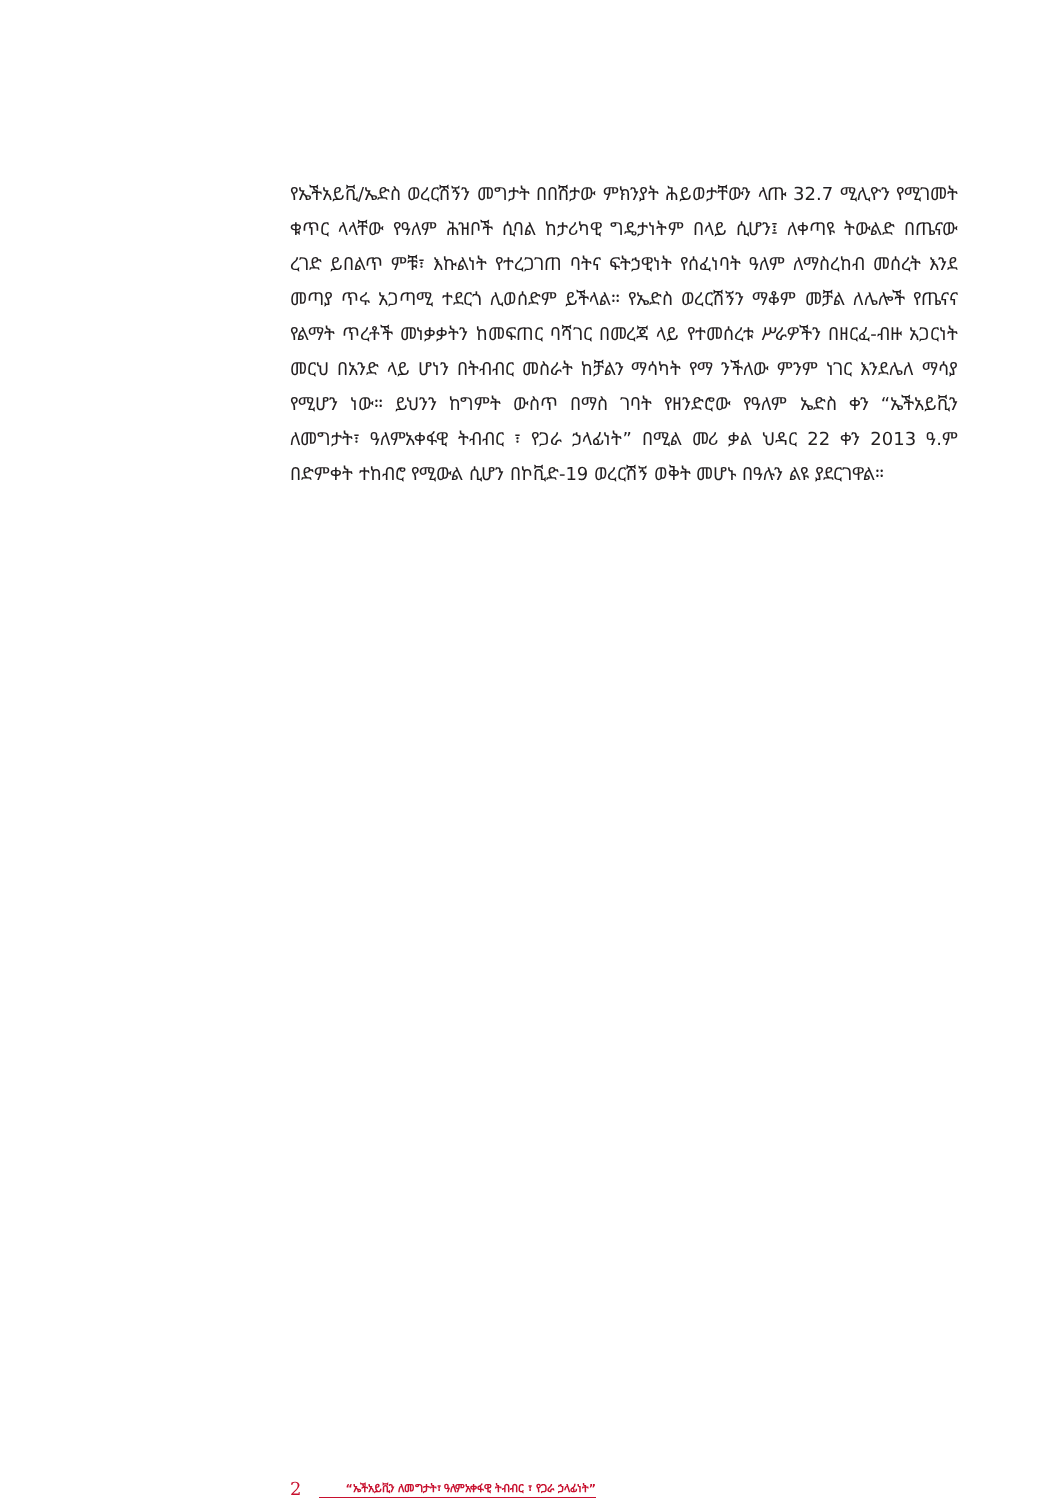የኤችአይቪ/ኤድስ ወረርሽኝን መግታት በበሽታው ምክንያት ሕይወታቸውን ላጡ 32.7 ሚሊዮን የሚገመት ቁጥር ላላቸው የዓለም ሕዝቦች ሲባል ከታሪካዊ ግዴታነትም በላይ ሲሆን፤ ለቀጣዩ ትውልድ በጤናው ረገድ ይበልጥ ምቹ፣ እኩልነት የተረጋገጠ ባትና ፍትኃዊነት የሰፈነባት ዓለም ለማስረከብ መሰረት እንደ መጣያ ጥሩ አጋጣሚ ተደርጎ ሊወሰድም ይችላል። የኤድስ ወረርሽኝን ማቆም መቻል ለሌሎች የጤናና የልማት ጥረቶች መነቃቃትን ከመፍጠር ባሻገር በመረጃ ላይ የተመሰረቱ ሥራዎችን በዘርፈ-ብዙ አጋርነት መርህ በአንድ ላይ ሆነን በትብብር መስራት ከቻልን ማሳካት የማ ንችለው ምንም ነገር እንደሌለ ማሳያ የሚሆን ነው። ይህንን ከግምት ውስጥ በማስ ገባት የዘንድሮው የዓለም ኤድስ ቀን “ኤችአይቪን ለመግታት፣ ዓለምአቀፋዊ ትብብር ፣ የጋራ ኃላፊነት” በሚል መሪ ቃል ህዳር 22 ቀን 2013 ዓ.ም በድምቀት ተከብሮ የሚውል ሲሆን በኮቪድ-19 ወረርሽኝ ወቅት መሆኑ በዓሉን ልዩ ያደርገዋል።
2 “ኤችአይቪን ለመግታት፣ ዓለምአቀፋዊ ትብብር ፣ የጋራ ኃላፊነት”